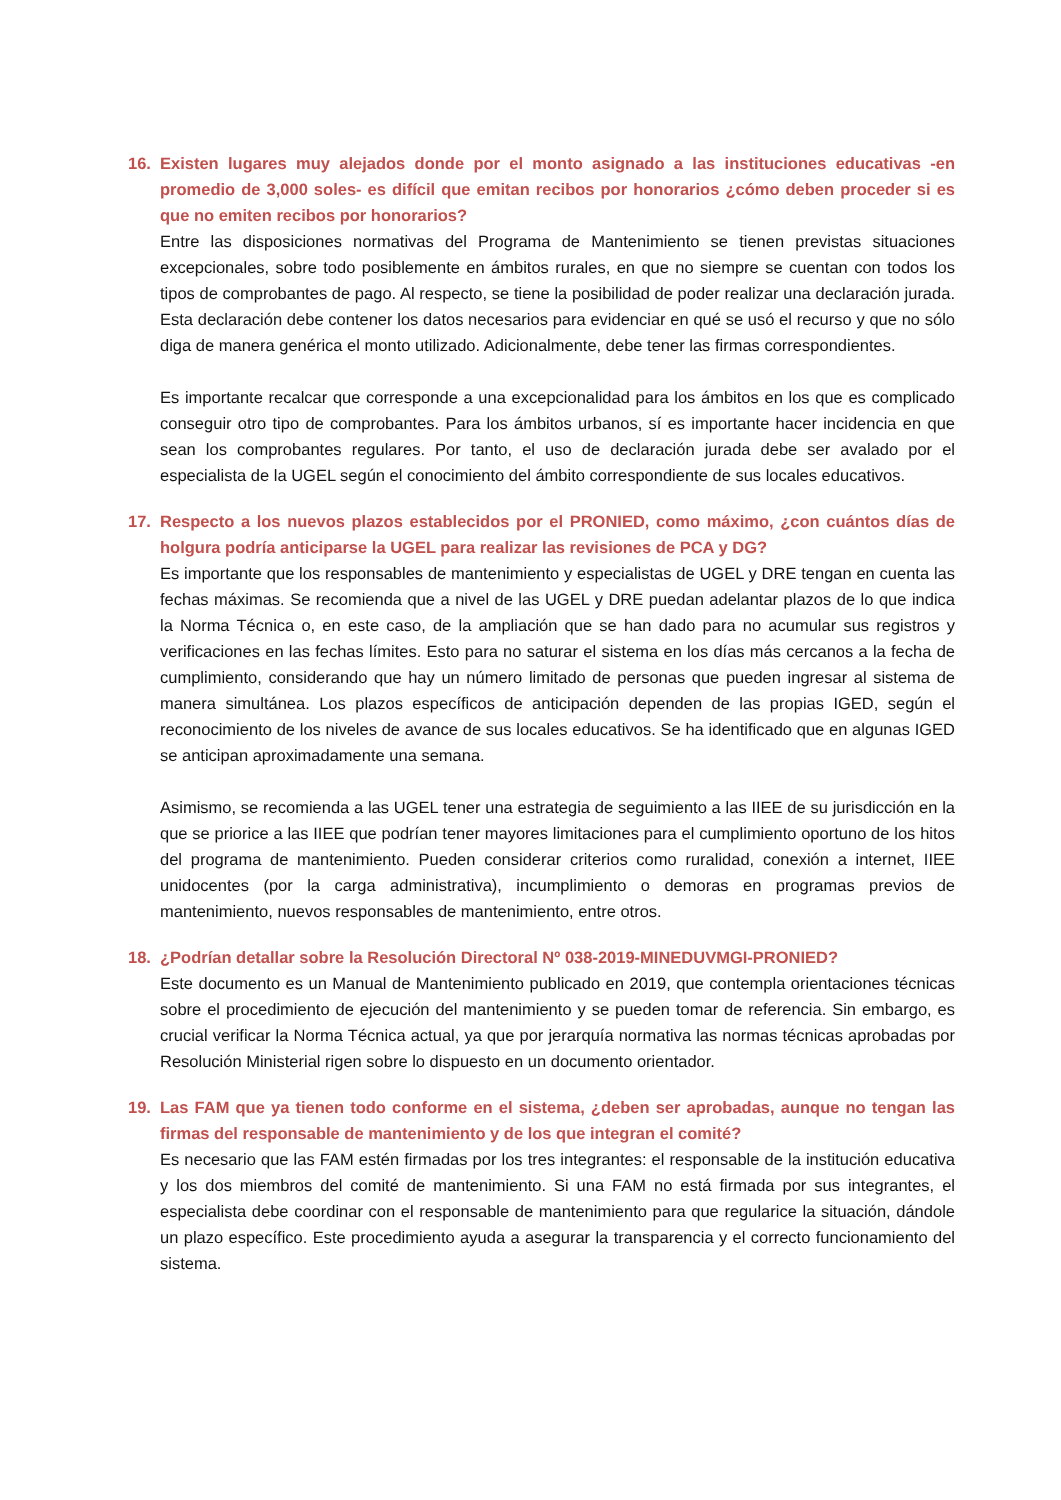16. Existen lugares muy alejados donde por el monto asignado a las instituciones educativas -en promedio de 3,000 soles- es difícil que emitan recibos por honorarios ¿cómo deben proceder si es que no emiten recibos por honorarios?
Entre las disposiciones normativas del Programa de Mantenimiento se tienen previstas situaciones excepcionales, sobre todo posiblemente en ámbitos rurales, en que no siempre se cuentan con todos los tipos de comprobantes de pago. Al respecto, se tiene la posibilidad de poder realizar una declaración jurada. Esta declaración debe contener los datos necesarios para evidenciar en qué se usó el recurso y que no sólo diga de manera genérica el monto utilizado. Adicionalmente, debe tener las firmas correspondientes.
Es importante recalcar que corresponde a una excepcionalidad para los ámbitos en los que es complicado conseguir otro tipo de comprobantes. Para los ámbitos urbanos, sí es importante hacer incidencia en que sean los comprobantes regulares. Por tanto, el uso de declaración jurada debe ser avalado por el especialista de la UGEL según el conocimiento del ámbito correspondiente de sus locales educativos.
17. Respecto a los nuevos plazos establecidos por el PRONIED, como máximo, ¿con cuántos días de holgura podría anticiparse la UGEL para realizar las revisiones de PCA y DG?
Es importante que los responsables de mantenimiento y especialistas de UGEL y DRE tengan en cuenta las fechas máximas. Se recomienda que a nivel de las UGEL y DRE puedan adelantar plazos de lo que indica la Norma Técnica o, en este caso, de la ampliación que se han dado para no acumular sus registros y verificaciones en las fechas límites. Esto para no saturar el sistema en los días más cercanos a la fecha de cumplimiento, considerando que hay un número limitado de personas que pueden ingresar al sistema de manera simultánea. Los plazos específicos de anticipación dependen de las propias IGED, según el reconocimiento de los niveles de avance de sus locales educativos. Se ha identificado que en algunas IGED se anticipan aproximadamente una semana.
Asimismo, se recomienda a las UGEL tener una estrategia de seguimiento a las IIEE de su jurisdicción en la que se priorice a las IIEE que podrían tener mayores limitaciones para el cumplimiento oportuno de los hitos del programa de mantenimiento. Pueden considerar criterios como ruralidad, conexión a internet, IIEE unidocentes (por la carga administrativa), incumplimiento o demoras en programas previos de mantenimiento, nuevos responsables de mantenimiento, entre otros.
18. ¿Podrían detallar sobre la Resolución Directoral Nº 038-2019-MINEDUVMGI-PRONIED?
Este documento es un Manual de Mantenimiento publicado en 2019, que contempla orientaciones técnicas sobre el procedimiento de ejecución del mantenimiento y se pueden tomar de referencia. Sin embargo, es crucial verificar la Norma Técnica actual, ya que por jerarquía normativa las normas técnicas aprobadas por Resolución Ministerial rigen sobre lo dispuesto en un documento orientador.
19. Las FAM que ya tienen todo conforme en el sistema, ¿deben ser aprobadas, aunque no tengan las firmas del responsable de mantenimiento y de los que integran el comité?
Es necesario que las FAM estén firmadas por los tres integrantes: el responsable de la institución educativa y los dos miembros del comité de mantenimiento. Si una FAM no está firmada por sus integrantes, el especialista debe coordinar con el responsable de mantenimiento para que regularice la situación, dándole un plazo específico. Este procedimiento ayuda a asegurar la transparencia y el correcto funcionamiento del sistema.